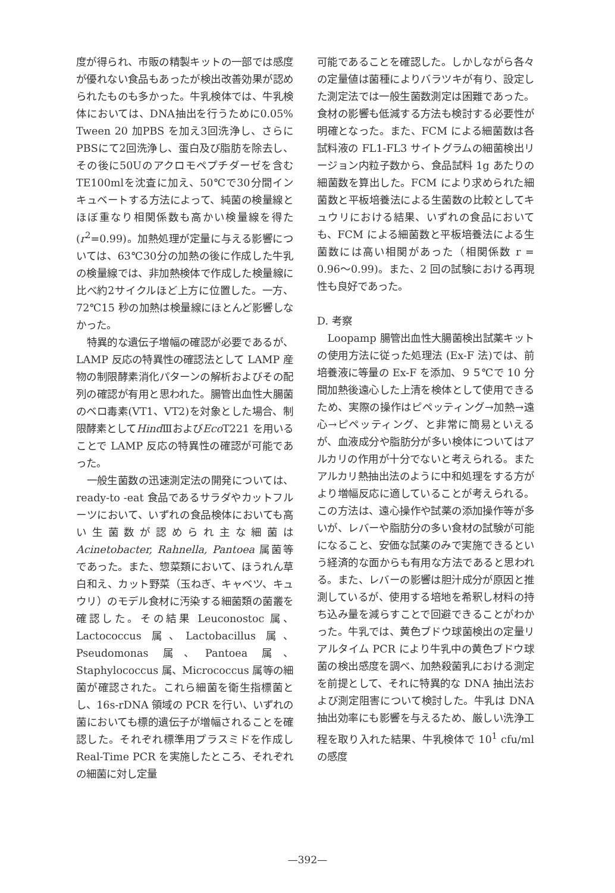度が得られ、市販の精製キットの一部では感度が優れない食品もあったが検出改善効果が認められたものも多かった。牛乳検体では、牛乳検体においては、DNA抽出を行うために0.05% Tween 20 加PBS を加え3回洗浄し、さらにPBSにて2回洗浄し、蛋白及び脂肪を除去し、その後に50Uのアクロモペプチダーゼを含むTE100mlを沈査に加え、50℃で30分間インキュベートする方法によって、純菌の検量線とほぼ重なり相関係数も高かい検量線を得た(r<sup>2</sup>=0.99)。加熱処理が定量に与える影響については、63℃30分の加熱の後に作成した牛乳の検量線では、非加熱検体で作成した検量線に比べ約2サイクルほど上方に位置した。一方、72℃15 秒の加熱は検量線にほとんど影響しなかった。
特異的な遺伝子増幅の確認が必要であるが、LAMP 反応の特異性の確認法として LAMP 産物の制限酵素消化パターンの解析およびその配列の確認が有用と思われた。腸管出血性大腸菌のベロ毒素(VT1、VT2)を対象とした場合、制限酵素としてHind ⅢおよびEco T221 を用いることで LAMP 反応の特異性の確認が可能であった。
一般生菌数の迅速測定法の開発については、ready-to -eat 食品であるサラダやカットフルーツにおいて、いずれの食品検体においても高い生菌数が認められ主な細菌は Acinetobacter, Rahnella, Pantoea 属菌等であった。また、惣菜類において、ほうれん草白和え、カット野菜（玉ねぎ、キャベツ、キュウリ）のモデル食材に汚染する細菌類の菌叢を確認した。その結果 Leuconostoc 属、Lactococcus 属、Lactobacillus 属、Pseudomonas 属、Pantoea 属、Staphylococcus 属、Micrococcus 属等の細菌が確認された。これら細菌を衛生指標菌とし、16s-rDNA 領域の PCR を行い、いずれの菌においても標的遺伝子が増幅されることを確認した。それぞれ標準用プラスミドを作成し Real-Time PCR を実施したところ、それぞれの細菌に対し定量
可能であることを確認した。しかしながら各々の定量値は菌種によりバラツキが有り、設定した測定法では一般生菌数測定は困難であった。食材の影響も低減する方法も検討する必要性が明確となった。また、FCM による細菌数は各試料液の FL1-FL3 サイトグラムの細菌検出リージョン内粒子数から、食品試料 1g あたりの細菌数を算出した。FCM により求められた細菌数と平板培養法による生菌数の比較としてキュウリにおける結果、いずれの食品においても、FCM による細菌数と平板培養法による生菌数には高い相関があった（相関係数 r = 0.96～0.99)。また、2 回の試験における再現性も良好であった。
D. 考察
Loopamp 腸管出血性大腸菌検出試薬キットの使用方法に従った処理法 (Ex-F 法)では、前培養液に等量の Ex-F を添加、９５℃で 10 分間加熱後遠心した上清を検体として使用できるため、実際の操作はピペッティング→加熱→遠心→ピペッティング、と非常に簡易といえるが、血液成分や脂肪分が多い検体についてはアルカリの作用が十分でないと考えられる。またアルカリ熱抽出法のように中和処理をする方がより増幅反応に適していることが考えられる。この方法は、遠心操作や試薬の添加操作等が多いが、レバーや脂肪分の多い食材の試験が可能になること、安価な試薬のみで実施できるという経済的な面からも有用な方法であると思われる。また、レバーの影響は胆汁成分が原因と推測しているが、使用する培地を希釈し材料の持ち込み量を減らすことで回避できることがわかった。牛乳では、黄色ブドウ球菌検出の定量リアルタイム PCR により牛乳中の黄色ブドウ球菌の検出感度を調べ、加熱殺菌乳における測定を前提として、それに特異的な DNA 抽出法および測定阻害について検討した。牛乳は DNA 抽出効率にも影響を与えるため、厳しい洗浄工程を取り入れた結果、牛乳検体で 10<sup>1</sup> cfu/ml の感度
—392—